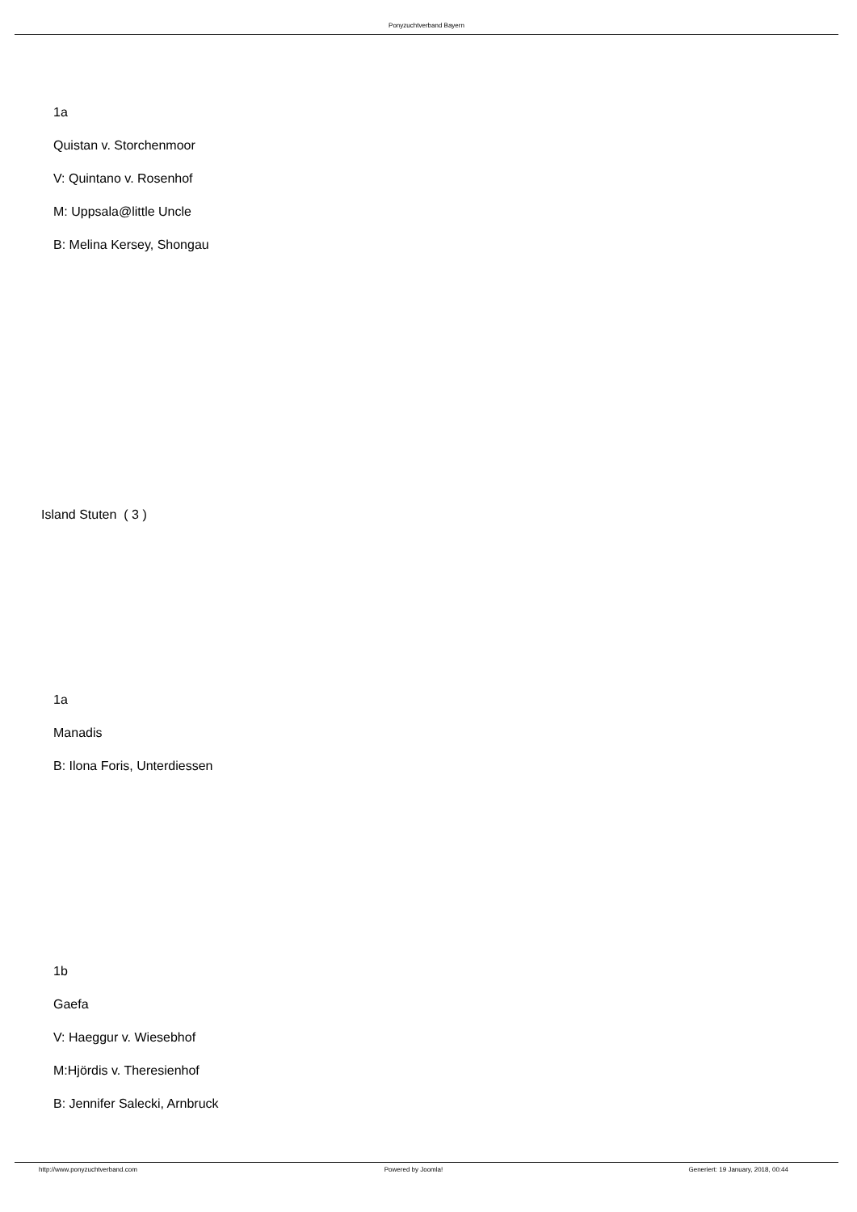Ponyzuchtverband Bayern
1a
Quistan v. Storchenmoor
V: Quintano v. Rosenhof
M: Uppsala@little Uncle
B: Melina Kersey, Shongau
Island Stuten ( 3 )
1a
Manadis
B: Ilona Foris, Unterdiessen
1b
Gaefa
V: Haeggur v. Wiesebhof
M:Hjördis v. Theresienhof
B: Jennifer Salecki, Arnbruck
http://www.ponyzuchtverband.com Powered by Joomla! Generiert: 19 January, 2018, 00:44